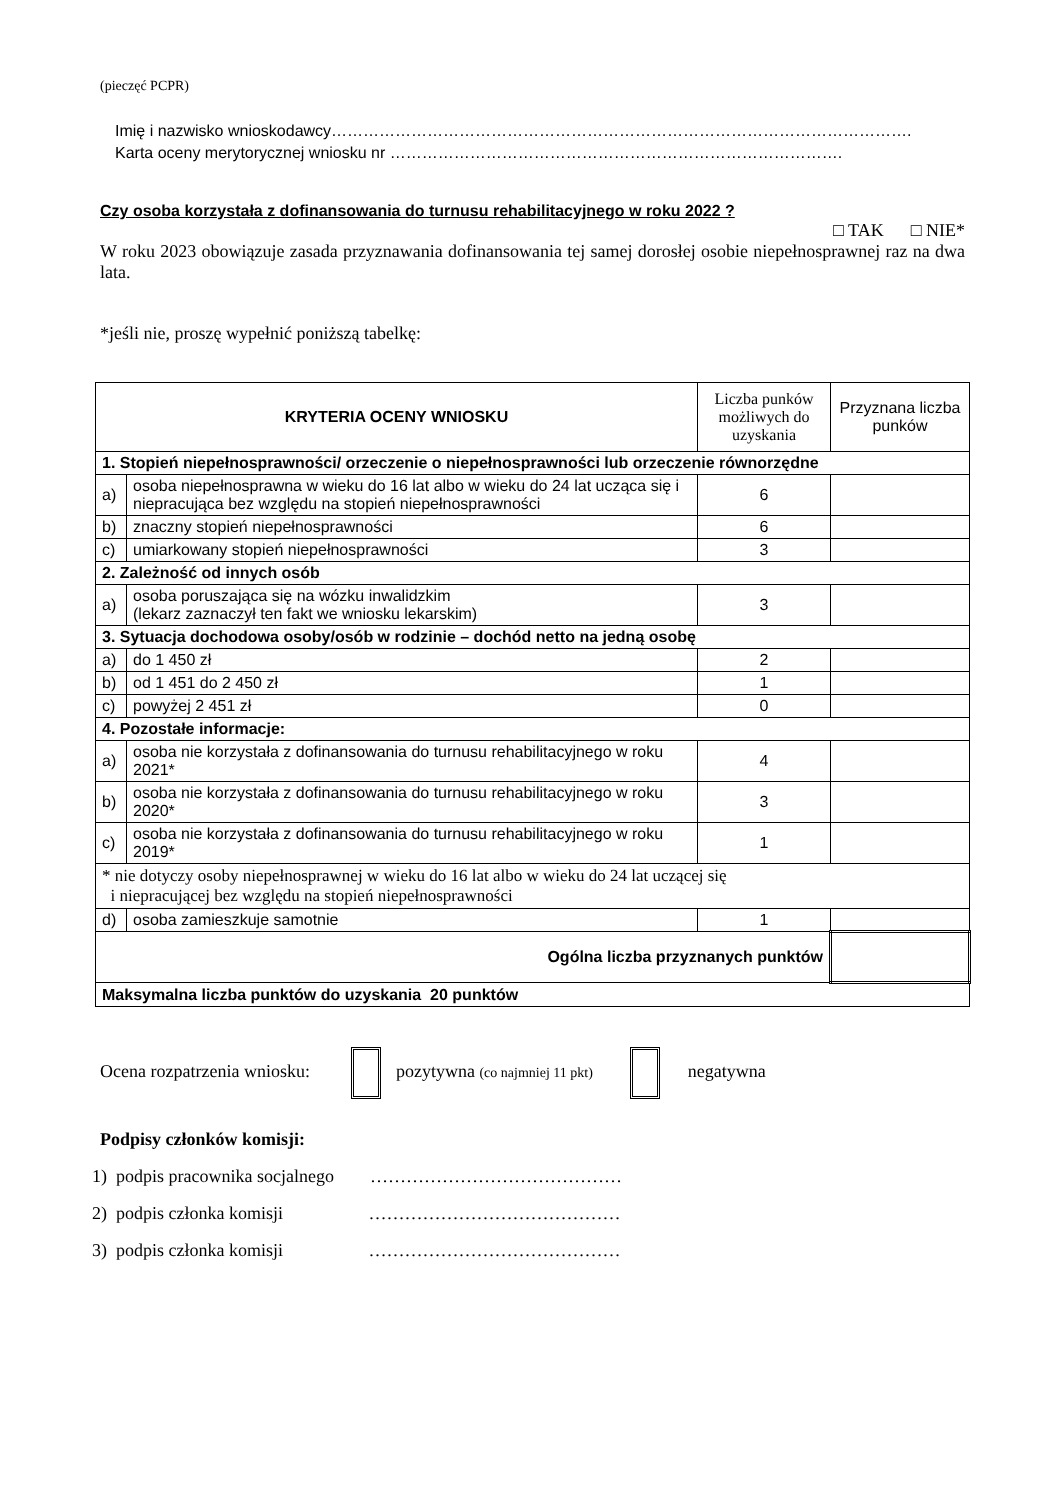(pieczęć PCPR)
Imię i nazwisko wnioskodawcy……………………………………………………………………………………………….
Karta oceny merytorycznej wniosku nr ………………………………………………………………………….
Czy osoba korzystała z dofinansowania do turnusu rehabilitacyjnego w roku 2022 ?
□ TAK □ NIE*
W roku 2023 obowiązuje zasada przyznawania dofinansowania tej samej dorosłej osobie niepełnosprawnej raz na dwa lata.
*jeśli nie, proszę wypełnić poniższą tabelkę:
| KRYTERIA OCENY WNIOSKU | | Liczba punków możliwych do uzyskania | Przyznana liczba punków |
| --- | --- | --- | --- |
| 1. Stopień niepełnosprawności/ orzeczenie o niepełnosprawności lub orzeczenie równorzędne | | | |
| a) | osoba niepełnosprawna w wieku do 16 lat albo w wieku do 24 lat ucząca się i niepracująca bez względu na stopień niepełnosprawności | 6 | |
| b) | znaczny stopień niepełnosprawności | 6 | |
| c) | umiarkowany stopień niepełnosprawności | 3 | |
| 2. Zależność od innych osób | | | |
| a) | osoba poruszająca się na wózku inwalidzkim (lekarz zaznaczył ten fakt we wniosku lekarskim) | 3 | |
| 3. Sytuacja dochodowa osoby/osób w rodzinie – dochód netto na jedną osobę | | | |
| a) | do 1 450 zł | 2 | |
| b) | od 1 451 do 2 450 zł | 1 | |
| c) | powyżej 2 451 zł | 0 | |
| 4. Pozostałe informacje: | | | |
| a) | osoba nie korzystała z dofinansowania do turnusu rehabilitacyjnego w roku 2021* | 4 | |
| b) | osoba nie korzystała z dofinansowania do turnusu rehabilitacyjnego w roku 2020* | 3 | |
| c) | osoba nie korzystała z dofinansowania do turnusu rehabilitacyjnego w roku 2019* | 1 | |
| * nie dotyczy osoby niepełnosprawnej w wieku do 16 lat albo w wieku do 24 lat uczącej się i niepracującej bez względu na stopień niepełnosprawności | | | |
| d) | osoba zamieszkuje samotnie | 1 | |
| Ogólna liczba przyznanych punktów | | | |
| Maksymalna liczba punktów do uzyskania 20 punktów | | | |
Ocena rozpatrzenia wniosku: pozytywna (co najmniej 11 pkt) negatywna
Podpisy członków komisji:
1) podpis pracownika socjalnego ……………………………………
2) podpis członka komisji ……………………………………
3) podpis członka komisji ……………………………………